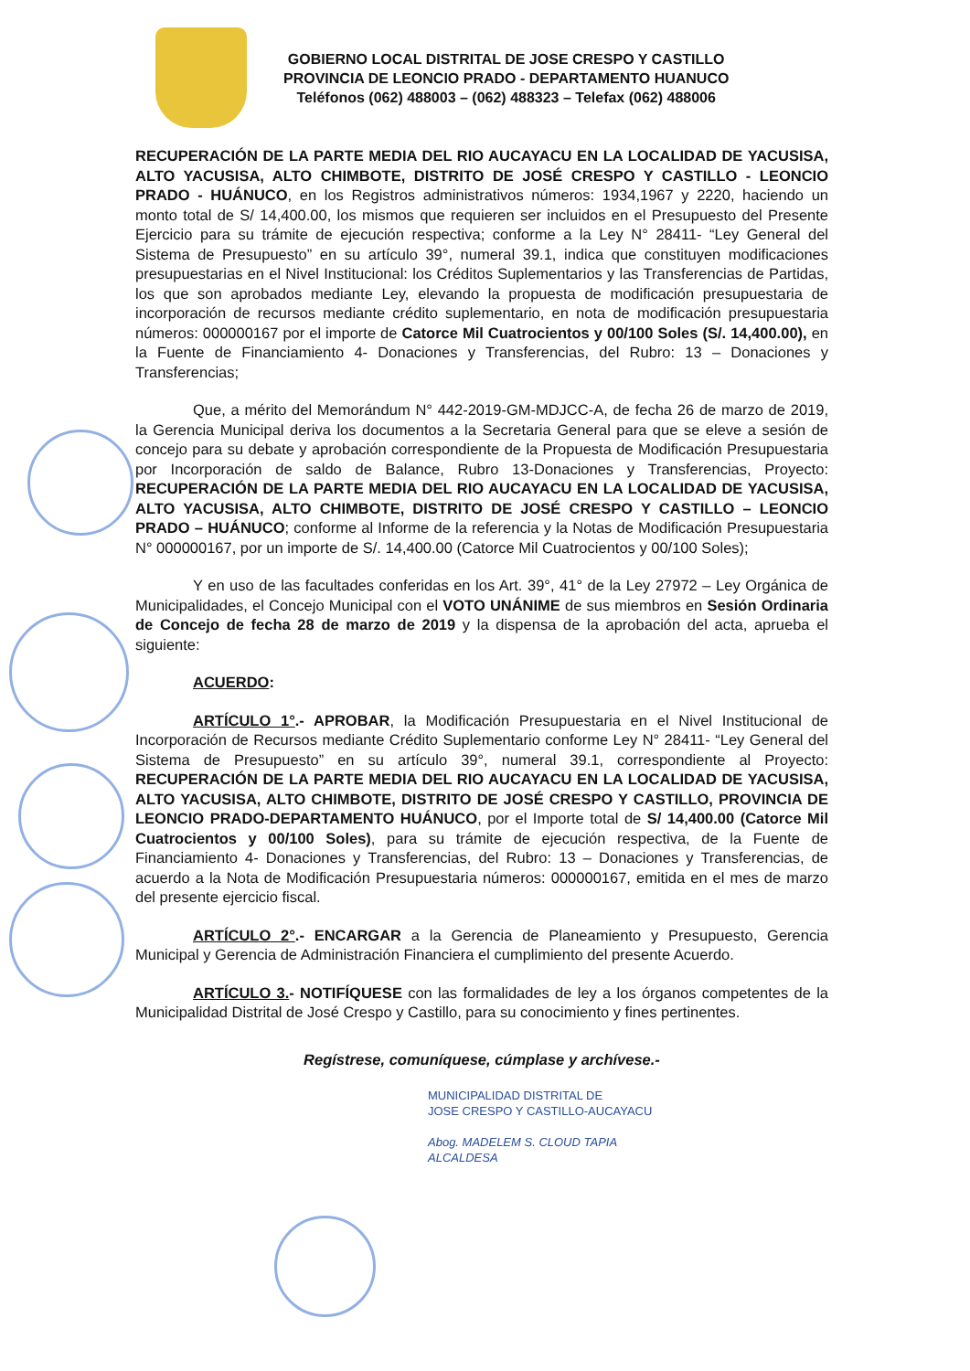GOBIERNO LOCAL DISTRITAL DE JOSE CRESPO Y CASTILLO
PROVINCIA DE LEONCIO PRADO - DEPARTAMENTO HUANUCO
Teléfonos (062) 488003 – (062) 488323 – Telefax (062) 488006
RECUPERACIÓN DE LA PARTE MEDIA DEL RIO AUCAYACU EN LA LOCALIDAD DE YACUSISA, ALTO YACUSISA, ALTO CHIMBOTE, DISTRITO DE JOSÉ CRESPO Y CASTILLO - LEONCIO PRADO - HUÁNUCO, en los Registros administrativos números: 1934,1967 y 2220, haciendo un monto total de S/ 14,400.00, los mismos que requieren ser incluidos en el Presupuesto del Presente Ejercicio para su trámite de ejecución respectiva; conforme a la Ley N° 28411- “Ley General del Sistema de Presupuesto” en su artículo 39°, numeral 39.1, indica que constituyen modificaciones presupuestarias en el Nivel Institucional: los Créditos Suplementarios y las Transferencias de Partidas, los que son aprobados mediante Ley, elevando la propuesta de modificación presupuestaria de incorporación de recursos mediante crédito suplementario, en nota de modificación presupuestaria números: 000000167 por el importe de Catorce Mil Cuatrocientos y 00/100 Soles (S/. 14,400.00), en la Fuente de Financiamiento 4- Donaciones y Transferencias, del Rubro: 13 – Donaciones y Transferencias;
Que, a mérito del Memorándum N° 442-2019-GM-MDJCC-A, de fecha 26 de marzo de 2019, la Gerencia Municipal deriva los documentos a la Secretaria General para que se eleve a sesión de concejo para su debate y aprobación correspondiente de la Propuesta de Modificación Presupuestaria por Incorporación de saldo de Balance, Rubro 13-Donaciones y Transferencias, Proyecto: RECUPERACIÓN DE LA PARTE MEDIA DEL RIO AUCAYACU EN LA LOCALIDAD DE YACUSISA, ALTO YACUSISA, ALTO CHIMBOTE, DISTRITO DE JOSÉ CRESPO Y CASTILLO – LEONCIO PRADO – HUÁNUCO; conforme al Informe de la referencia y la Notas de Modificación Presupuestaria N° 000000167, por un importe de S/. 14,400.00 (Catorce Mil Cuatrocientos y 00/100 Soles);
Y en uso de las facultades conferidas en los Art. 39°, 41° de la Ley 27972 – Ley Orgánica de Municipalidades, el Concejo Municipal con el VOTO UNÁNIME de sus miembros en Sesión Ordinaria de Concejo de fecha 28 de marzo de 2019 y la dispensa de la aprobación del acta, aprueba el siguiente:
ACUERDO:
ARTÍCULO 1°.- APROBAR, la Modificación Presupuestaria en el Nivel Institucional de Incorporación de Recursos mediante Crédito Suplementario conforme Ley N° 28411- “Ley General del Sistema de Presupuesto” en su artículo 39°, numeral 39.1, correspondiente al Proyecto: RECUPERACIÓN DE LA PARTE MEDIA DEL RIO AUCAYACU EN LA LOCALIDAD DE YACUSISA, ALTO YACUSISA, ALTO CHIMBOTE, DISTRITO DE JOSÉ CRESPO Y CASTILLO, PROVINCIA DE LEONCIO PRADO-DEPARTAMENTO HUÁNUCO, por el Importe total de S/ 14,400.00 (Catorce Mil Cuatrocientos y 00/100 Soles), para su trámite de ejecución respectiva, de la Fuente de Financiamiento 4- Donaciones y Transferencias, del Rubro: 13 – Donaciones y Transferencias, de acuerdo a la Nota de Modificación Presupuestaria números: 000000167, emitida en el mes de marzo del presente ejercicio fiscal.
ARTÍCULO 2°.- ENCARGAR a la Gerencia de Planeamiento y Presupuesto, Gerencia Municipal y Gerencia de Administración Financiera el cumplimiento del presente Acuerdo.
ARTÍCULO 3.- NOTIFÍQUESE con las formalidades de ley a los órganos competentes de la Municipalidad Distrital de José Crespo y Castillo, para su conocimiento y fines pertinentes.
Regístrese, comuníquese, cúmplase y archívese.-
MUNICIPALIDAD DISTRITAL DE
JOSE CRESPO Y CASTILLO-AUCAYACU
Abog. MADELEM S. CLOUD TAPIA
ALCALDESA